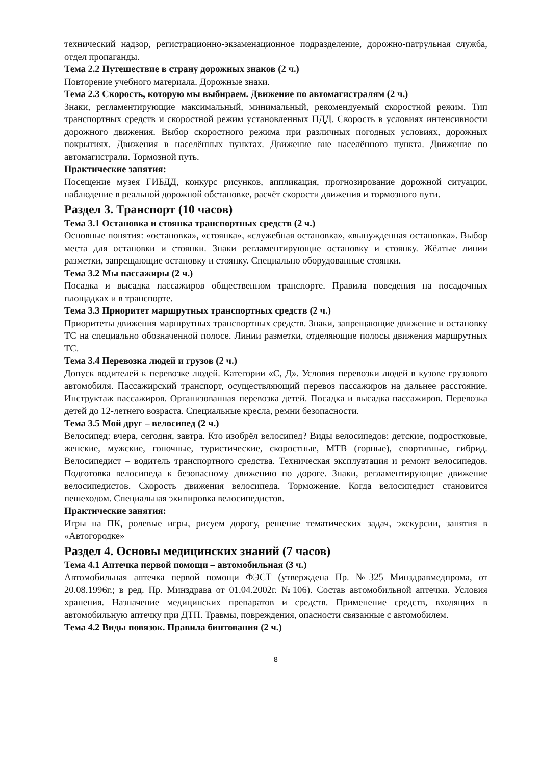технический надзор, регистрационно-экзаменационное подразделение, дорожно-патрульная служба, отдел пропаганды.
Тема 2.2 Путешествие в страну дорожных знаков (2 ч.)
Повторение учебного материала. Дорожные знаки.
Тема 2.3 Скорость, которую мы выбираем. Движение по автомагистралям (2 ч.)
Знаки, регламентирующие максимальный, минимальный, рекомендуемый скоростной режим. Тип транспортных средств и скоростной режим установленных ПДД. Скорость в условиях интенсивности дорожного движения. Выбор скоростного режима при различных погодных условиях, дорожных покрытиях. Движения в населённых пунктах. Движение вне населённого пункта. Движение по автомагистрали. Тормозной путь.
Практические занятия:
Посещение музея ГИБДД, конкурс рисунков, аппликация, прогнозирование дорожной ситуации, наблюдение в реальной дорожной обстановке, расчёт скорости движения и тормозного пути.
Раздел 3. Транспорт (10 часов)
Тема 3.1 Остановка и стоянка транспортных средств (2 ч.)
Основные понятия: «остановка», «стоянка», «служебная остановка», «вынужденная остановка». Выбор места для остановки и стоянки. Знаки регламентирующие остановку и стоянку. Жёлтые линии разметки, запрещающие остановку и стоянку. Специально оборудованные стоянки.
Тема 3.2 Мы пассажиры (2 ч.)
Посадка и высадка пассажиров общественном транспорте. Правила поведения на посадочных площадках и в транспорте.
Тема 3.3 Приоритет маршрутных транспортных средств (2 ч.)
Приоритеты движения маршрутных транспортных средств. Знаки, запрещающие движение и остановку ТС на специально обозначенной полосе. Линии разметки, отделяющие полосы движения маршрутных ТС.
Тема 3.4 Перевозка людей и грузов (2 ч.)
Допуск водителей к перевозке людей. Категории «С, Д». Условия перевозки людей в кузове грузового автомобиля. Пассажирский транспорт, осуществляющий перевоз пассажиров на дальнее расстояние. Инструктаж пассажиров. Организованная перевозка детей. Посадка и высадка пассажиров. Перевозка детей до 12-летнего возраста. Специальные кресла, ремни безопасности.
Тема 3.5 Мой друг – велосипед (2 ч.)
Велосипед: вчера, сегодня, завтра. Кто изобрёл велосипед? Виды велосипедов: детские, подростковые, женские, мужские, гоночные, туристические, скоростные, МТВ (горные), спортивные, гибрид. Велосипедист – водитель транспортного средства. Техническая эксплуатация и ремонт велосипедов. Подготовка велосипеда к безопасному движению по дороге. Знаки, регламентирующие движение велосипедистов. Скорость движения велосипеда. Торможение. Когда велосипедист становится пешеходом. Специальная экипировка велосипедистов.
Практические занятия:
Игры на ПК, ролевые игры, рисуем дорогу, решение тематических задач, экскурсии, занятия в «Автогородке»
Раздел 4. Основы медицинских знаний (7 часов)
Тема 4.1 Аптечка первой помощи – автомобильная (3 ч.)
Автомобильная аптечка первой помощи ФЭСТ (утверждена Пр. №325 Минздравмедпрома, от 20.08.1996г.; в ред. Пр. Минздрава от 01.04.2002г. №106). Состав автомобильной аптечки. Условия хранения. Назначение медицинских препаратов и средств. Применение средств, входящих в автомобильную аптечку при ДТП. Травмы, повреждения, опасности связанные с автомобилем.
Тема 4.2 Виды повязок. Правила бинтования (2 ч.)
8